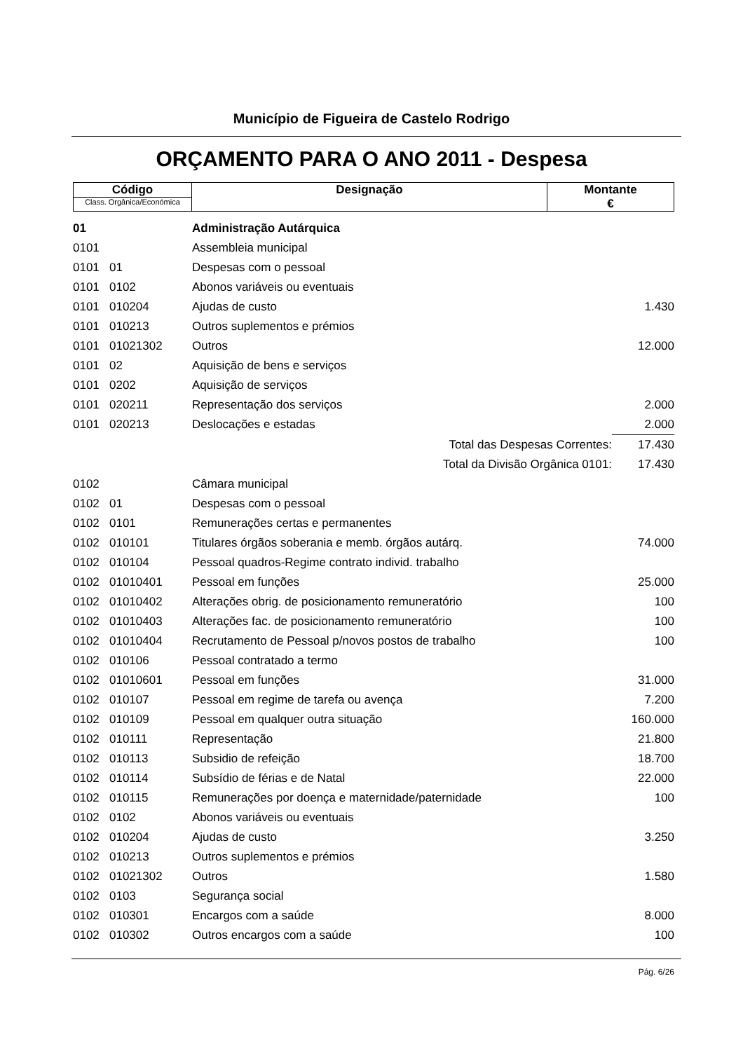Município de Figueira de Castelo Rodrigo
ORÇAMENTO PARA O ANO 2011 - Despesa
| Código Class. Orgânica/Económica | Designação | Montante € |
| 01 | | Administração Autárquica | |
| 0101 | | Assembleia municipal | |
| 0101 | 01 | Despesas com o pessoal | |
| 0101 | 0102 | Abonos variáveis ou eventuais | |
| 0101 | 010204 | Ajudas de custo | 1.430 |
| 0101 | 010213 | Outros suplementos e prémios | |
| 0101 | 01021302 | Outros | 12.000 |
| 0101 | 02 | Aquisição de bens e serviços | |
| 0101 | 0202 | Aquisição de serviços | |
| 0101 | 020211 | Representação dos serviços | 2.000 |
| 0101 | 020213 | Deslocações e estadas | 2.000 |
| | | Total das Despesas Correntes: | 17.430 |
| | | Total da Divisão Orgânica 0101: | 17.430 |
| 0102 | | Câmara municipal | |
| 0102 | 01 | Despesas com o pessoal | |
| 0102 | 0101 | Remunerações certas e permanentes | |
| 0102 | 010101 | Titulares órgãos soberania e memb. órgãos autárq. | 74.000 |
| 0102 | 010104 | Pessoal quadros-Regime contrato individ. trabalho | |
| 0102 | 01010401 | Pessoal em funções | 25.000 |
| 0102 | 01010402 | Alterações obrig. de posicionamento remuneratório | 100 |
| 0102 | 01010403 | Alterações fac. de posicionamento remuneratório | 100 |
| 0102 | 01010404 | Recrutamento de Pessoal p/novos postos de trabalho | 100 |
| 0102 | 010106 | Pessoal contratado a termo | |
| 0102 | 01010601 | Pessoal em funções | 31.000 |
| 0102 | 010107 | Pessoal em regime de tarefa ou avença | 7.200 |
| 0102 | 010109 | Pessoal em qualquer outra situação | 160.000 |
| 0102 | 010111 | Representação | 21.800 |
| 0102 | 010113 | Subsidio de refeição | 18.700 |
| 0102 | 010114 | Subsídio de férias e de Natal | 22.000 |
| 0102 | 010115 | Remunerações por doença e maternidade/paternidade | 100 |
| 0102 | 0102 | Abonos variáveis ou eventuais | |
| 0102 | 010204 | Ajudas de custo | 3.250 |
| 0102 | 010213 | Outros suplementos e prémios | |
| 0102 | 01021302 | Outros | 1.580 |
| 0102 | 0103 | Segurança social | |
| 0102 | 010301 | Encargos com a saúde | 8.000 |
| 0102 | 010302 | Outros encargos com a saúde | 100 |
Pág. 6/26